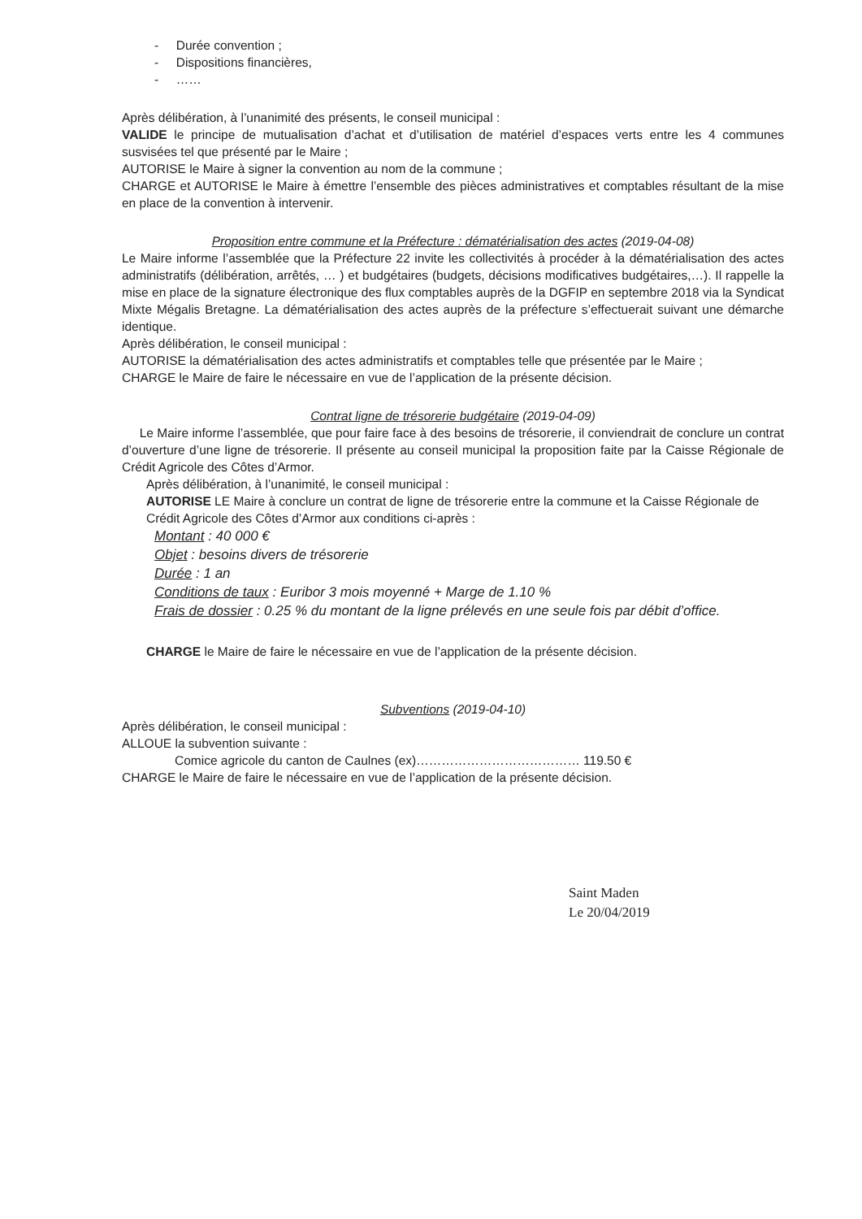- Durée convention ;
- Dispositions financières,
- ……
Après délibération, à l’unanimité des présents, le conseil municipal :
VALIDE le principe de mutualisation d’achat et d’utilisation de matériel d’espaces verts entre les 4 communes susvisées tel que présenté par le Maire ;
AUTORISE le Maire à signer la convention au nom de la commune ;
CHARGE et AUTORISE le Maire à émettre l’ensemble des pièces administratives et comptables résultant de la mise en place de la convention à intervenir.
Proposition entre commune et la Préfecture : dématérialisation des actes (2019-04-08)
Le Maire informe l’assemblée que la Préfecture 22 invite les collectivités à procéder à la dématérialisation des actes administratifs (délibération, arrêtés, … ) et budgétaires (budgets, décisions modificatives budgétaires,…). Il rappelle la mise en place de la signature électronique des flux comptables auprès de la DGFIP en septembre 2018 via la Syndicat Mixte Mégalis Bretagne. La dématérialisation des actes auprès de la préfecture s’effectuerait suivant une démarche identique.
Après délibération, le conseil municipal :
AUTORISE la dématérialisation des actes administratifs et comptables telle que présentée par le Maire ;
CHARGE le Maire de faire le nécessaire en vue de l’application de la présente décision.
Contrat ligne de trésorerie budgétaire (2019-04-09)
Le Maire informe l’assemblée, que pour faire face à des besoins de trésorerie, il conviendrait de conclure un contrat d’ouverture d’une ligne de trésorerie. Il présente au conseil municipal la proposition faite par la Caisse Régionale de Crédit Agricole des Côtes d’Armor.
Après délibération, à l’unanimité, le conseil municipal :
AUTORISE LE Maire à conclure un contrat de ligne de trésorerie entre la commune et la Caisse Régionale de Crédit Agricole des Côtes d’Armor aux conditions ci-après :
Montant : 40 000 €
Objet : besoins divers de trésorerie
Durée : 1 an
Conditions de taux : Euribor 3 mois moyenné + Marge de 1.10 %
Frais de dossier : 0.25 % du montant de la ligne prélevés en une seule fois par débit d’office.
CHARGE le Maire de faire le nécessaire en vue de l’application de la présente décision.
Subventions (2019-04-10)
Après délibération, le conseil municipal :
ALLOUE la subvention suivante :
Comice agricole du canton de Caulnes (ex)………………………………… 119.50 €
CHARGE le Maire de faire le nécessaire en vue de l’application de la présente décision.
Saint Maden
Le 20/04/2019